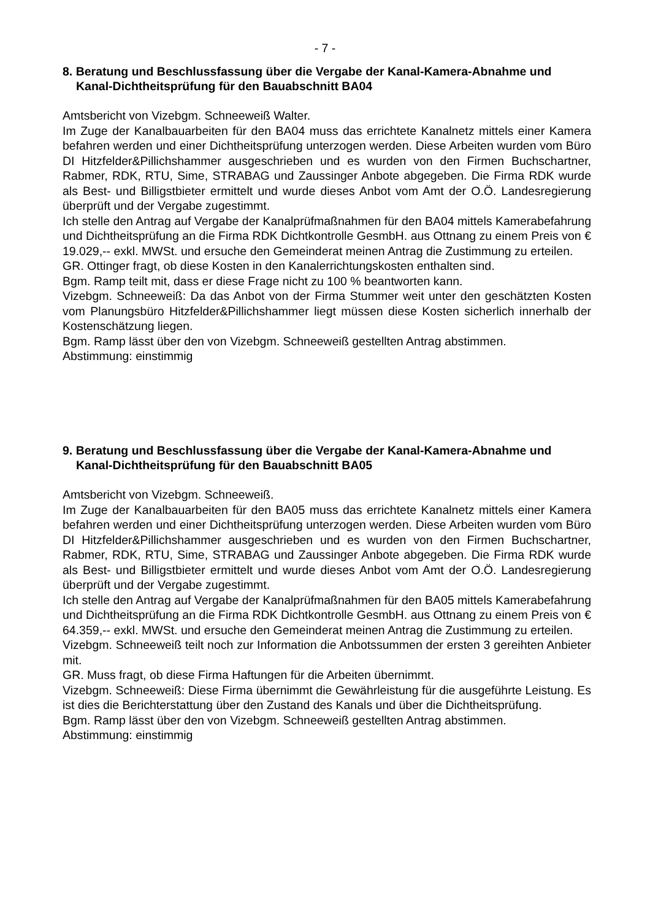- 7 -
8. Beratung und Beschlussfassung über die Vergabe der Kanal-Kamera-Abnahme und Kanal-Dichtheitsprüfung für den Bauabschnitt BA04
Amtsbericht von Vizebgm. Schneeweiß Walter.
Im Zuge der Kanalbauarbeiten für den BA04 muss das errichtete Kanalnetz mittels einer Kamera befahren werden und einer Dichtheitsprüfung unterzogen werden. Diese Arbeiten wurden vom Büro DI Hitzfelder&Pillichshammer ausgeschrieben und es wurden von den Firmen Buchschartner, Rabmer, RDK, RTU, Sime, STRABAG und Zaussinger Anbote abgegeben. Die Firma RDK wurde als Best- und Billigstbieter ermittelt und wurde dieses Anbot vom Amt der O.Ö. Landesregierung überprüft und der Vergabe zugestimmt.
Ich stelle den Antrag auf Vergabe der Kanalprüfmaßnahmen für den BA04 mittels Kamerabefahrung und Dichtheitsprüfung an die Firma RDK Dichtkontrolle GesmbH. aus Ottnang zu einem Preis von € 19.029,-- exkl. MWSt. und ersuche den Gemeinderat meinen Antrag die Zustimmung zu erteilen.
GR. Ottinger fragt, ob diese Kosten in den Kanalerrichtungskosten enthalten sind.
Bgm. Ramp teilt mit, dass er diese Frage nicht zu 100 % beantworten kann.
Vizebgm. Schneeweiß: Da das Anbot von der Firma Stummer weit unter den geschätzten Kosten vom Planungsbüro Hitzfelder&Pillichshammer liegt müssen diese Kosten sicherlich innerhalb der Kostenschätzung liegen.
Bgm. Ramp lässt über den von Vizebgm. Schneeweiß gestellten Antrag abstimmen.
Abstimmung: einstimmig
9. Beratung und Beschlussfassung über die Vergabe der Kanal-Kamera-Abnahme und Kanal-Dichtheitsprüfung für den Bauabschnitt BA05
Amtsbericht von Vizebgm. Schneeweiß.
Im Zuge der Kanalbauarbeiten für den BA05 muss das errichtete Kanalnetz mittels einer Kamera befahren werden und einer Dichtheitsprüfung unterzogen werden. Diese Arbeiten wurden vom Büro DI Hitzfelder&Pillichshammer ausgeschrieben und es wurden von den Firmen Buchschartner, Rabmer, RDK, RTU, Sime, STRABAG und Zaussinger Anbote abgegeben. Die Firma RDK wurde als Best- und Billigstbieter ermittelt und wurde dieses Anbot vom Amt der O.Ö. Landesregierung überprüft und der Vergabe zugestimmt.
Ich stelle den Antrag auf Vergabe der Kanalprüfmaßnahmen für den BA05 mittels Kamerabefahrung und Dichtheitsprüfung an die Firma RDK Dichtkontrolle GesmbH. aus Ottnang zu einem Preis von € 64.359,-- exkl. MWSt. und ersuche den Gemeinderat meinen Antrag die Zustimmung zu erteilen.
Vizebgm. Schneeweiß teilt noch zur Information die Anbotssummen der ersten 3 gereihten Anbieter mit.
GR. Muss fragt, ob diese Firma Haftungen für die Arbeiten übernimmt.
Vizebgm. Schneeweiß: Diese Firma übernimmt die Gewährleistung für die ausgeführte Leistung. Es ist dies die Berichterstattung über den Zustand des Kanals und über die Dichtheitsprüfung.
Bgm. Ramp lässt über den von Vizebgm. Schneeweiß gestellten Antrag abstimmen.
Abstimmung: einstimmig